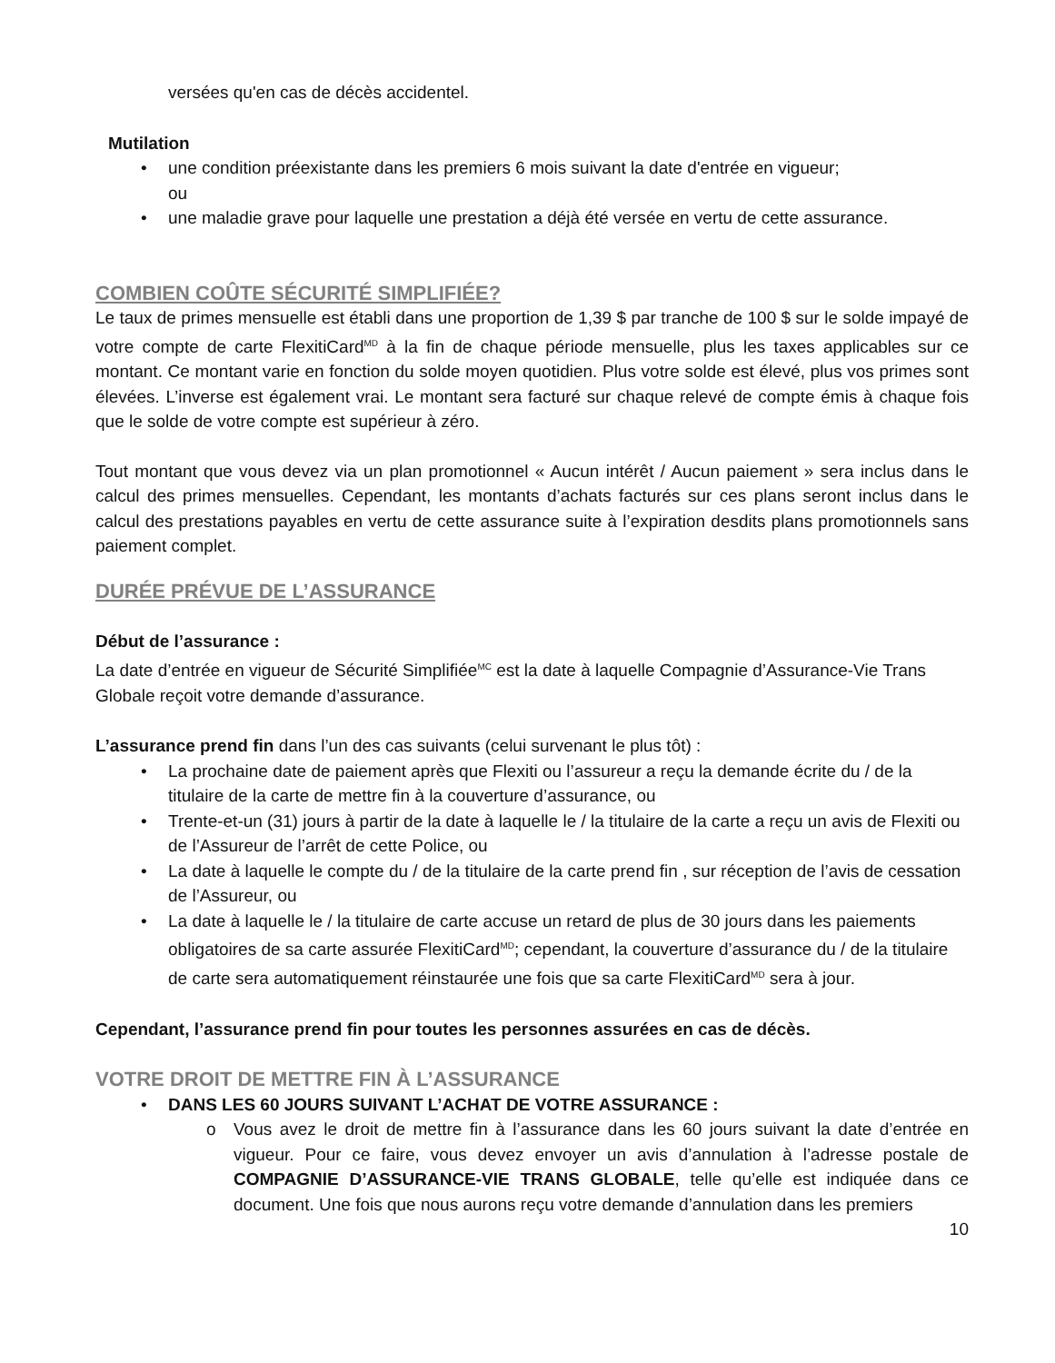versées qu'en cas de décès accidentel.
Mutilation
• une condition préexistante dans les premiers 6 mois suivant la date d'entrée en vigueur;
ou
• une maladie grave pour laquelle une prestation a déjà été versée en vertu de cette assurance.
COMBIEN COÛTE SÉCURITÉ SIMPLIFIÉE?
Le taux de primes mensuelle est établi dans une proportion de 1,39 $ par tranche de 100 $ sur le solde impayé de votre compte de carte FlexitiCard<sup>MD</sup> à la fin de chaque période mensuelle, plus les taxes applicables sur ce montant. Ce montant varie en fonction du solde moyen quotidien. Plus votre solde est élevé, plus vos primes sont élevées. L’inverse est également vrai. Le montant sera facturé sur chaque relevé de compte émis à chaque fois que le solde de votre compte est supérieur à zéro.
Tout montant que vous devez via un plan promotionnel « Aucun intérêt / Aucun paiement » sera inclus dans le calcul des primes mensuelles. Cependant, les montants d’achats facturés sur ces plans seront inclus dans le calcul des prestations payables en vertu de cette assurance suite à l’expiration desdits plans promotionnels sans paiement complet.
DURÉE PRÉVUE DE L’ASSURANCE
Début de l’assurance :
La date d’entrée en vigueur de Sécurité Simplifiée<sup>MC</sup> est la date à laquelle Compagnie d’Assurance-Vie Trans Globale reçoit votre demande d’assurance.
L’assurance prend fin dans l’un des cas suivants (celui survenant le plus tôt) :
• La prochaine date de paiement après que Flexiti ou l’assureur a reçu la demande écrite du / de la titulaire de la carte de mettre fin à la couverture d’assurance, ou
• Trente-et-un (31) jours à partir de la date à laquelle le / la titulaire de la carte a reçu un avis de Flexiti ou de l’Assureur de l’arrêt de cette Police, ou
• La date à laquelle le compte du / de la titulaire de la carte prend fin , sur réception de l’avis de cessation de l’Assureur, ou
• La date à laquelle le / la titulaire de carte accuse un retard de plus de 30 jours dans les paiements obligatoires de sa carte assurée FlexitiCard<sup>MD</sup>; cependant, la couverture d’assurance du / de la titulaire de carte sera automatiquement réinstaurée une fois que sa carte FlexitiCard<sup>MD</sup> sera à jour.
Cependant, l’assurance prend fin pour toutes les personnes assurées en cas de décès.
VOTRE DROIT DE METTRE FIN À L’ASSURANCE
• DANS LES 60 JOURS SUIVANT L’ACHAT DE VOTRE ASSURANCE :
o Vous avez le droit de mettre fin à l’assurance dans les 60 jours suivant la date d’entrée en vigueur. Pour ce faire, vous devez envoyer un avis d’annulation à l’adresse postale de COMPAGNIE D’ASSURANCE-VIE TRANS GLOBALE, telle qu’elle est indiquée dans ce document. Une fois que nous aurons reçu votre demande d’annulation dans les premiers
10